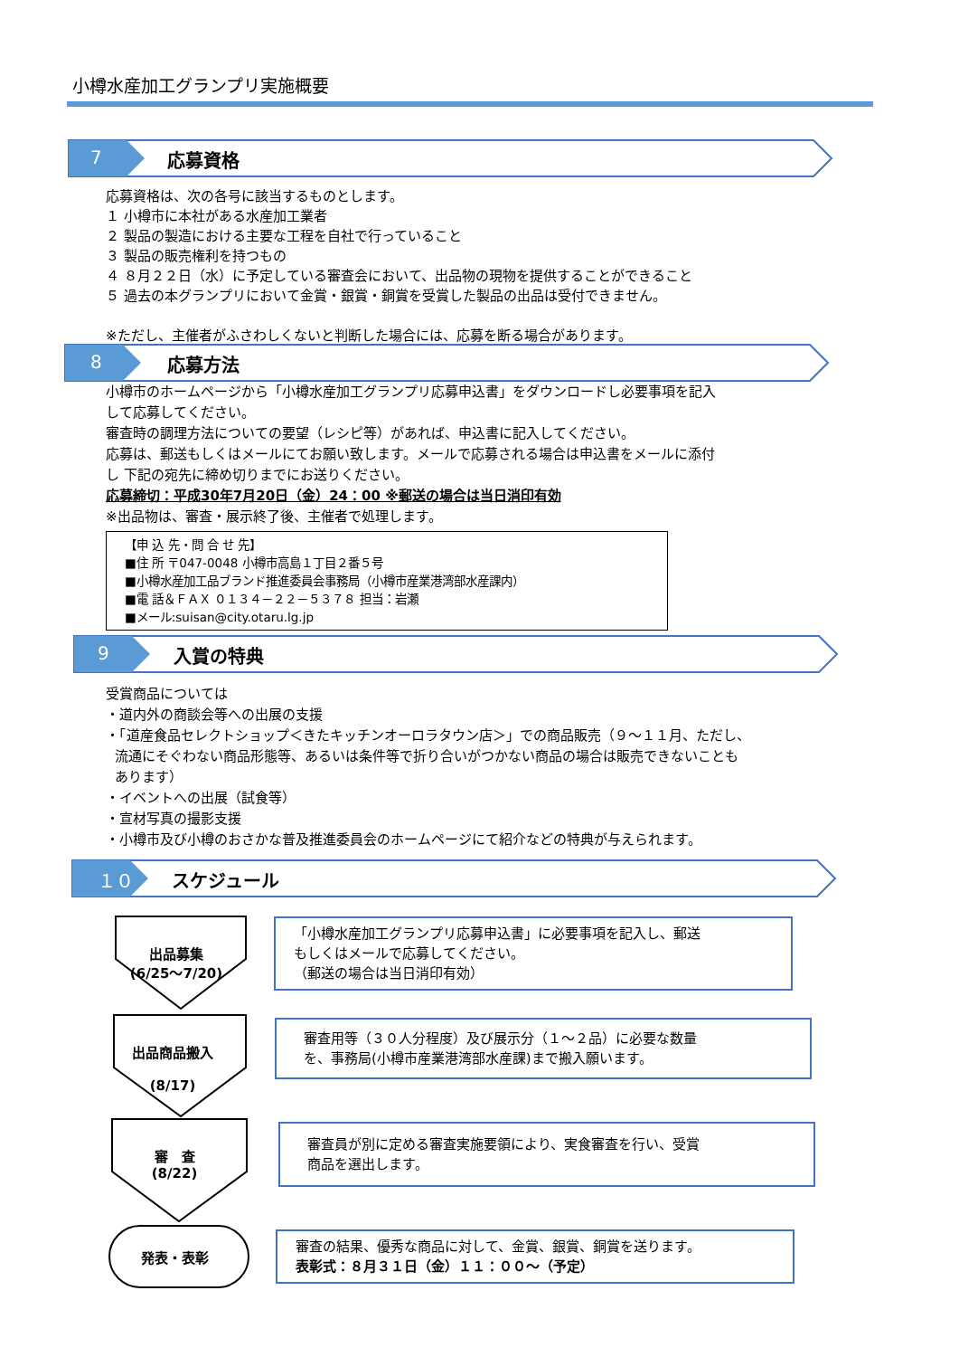小樽水産加工グランプリ実施概要
7 応募資格
応募資格は、次の各号に該当するものとします。
１ 小樽市に本社がある水産加工業者
２ 製品の製造における主要な工程を自社で行っていること
３ 製品の販売権利を持つもの
４ ８月２２日（水）に予定している審査会において、出品物の現物を提供することができること
５ 過去の本グランプリにおいて金賞・銀賞・銅賞を受賞した製品の出品は受付できません。
※ただし、主催者がふさわしくないと判断した場合には、応募を断る場合があります。
8 応募方法
小樽市のホームページから「小樽水産加工グランプリ応募申込書」をダウンロードし必要事項を記入
して応募してください。
審査時の調理方法についての要望（レシピ等）があれば、申込書に記入してください。
応募は、郵送もしくはメールにてお願い致します。メールで応募される場合は申込書をメールに添付
し 下記の宛先に締め切りまでにお送りください。
応募締切：平成30年7月20日（金）24：00 ※郵送の場合は当日消印有効
※出品物は、審査・展示終了後、主催者で処理します。
【申 込 先・問 合 せ 先】
■住 所 〒047-0048 小樽市高島１丁目２番５号
■小樽水産加工品ブランド推進委員会事務局（小樽市産業港湾部水産課内）
■電 話＆ＦＡＸ ０１３４－２２－５３７８ 担当：岩瀬
■メール:suisan@city.otaru.lg.jp
9 入賞の特典
受賞商品については
・道内外の商談会等への出展の支援
・「道産食品セレクトショップ＜きたキッチンオーロラタウン店＞」での商品販売（９～１１月、ただし、
流通にそぐわない商品形態等、あるいは条件等で折り合いがつかない商品の場合は販売できないことも
あります）
・イベントへの出展（試食等）
・宣材写真の撮影支援
・小樽市及び小樽のおさかな普及推進委員会のホームページにて紹介などの特典が与えられます。
１０ スケジュール
出品募集
(6/25～7/20)
「小樽水産加工グランプリ応募申込書」に必要事項を記入し、郵送
もしくはメールで応募してください。
（郵送の場合は当日消印有効）
出品商品搬入
(8/17)
審査用等（３０人分程度）及び展示分（１～２品）に必要な数量
を、事務局(小樽市産業港湾部水産課)まで搬入願います。
審　査
(8/22)
審査員が別に定める審査実施要領により、実食審査を行い、受賞
商品を選出します。
発表・表彰
審査の結果、優秀な商品に対して、金賞、銀賞、銅賞を送ります。
表彰式：８月３１日（金）１１：００～（予定）